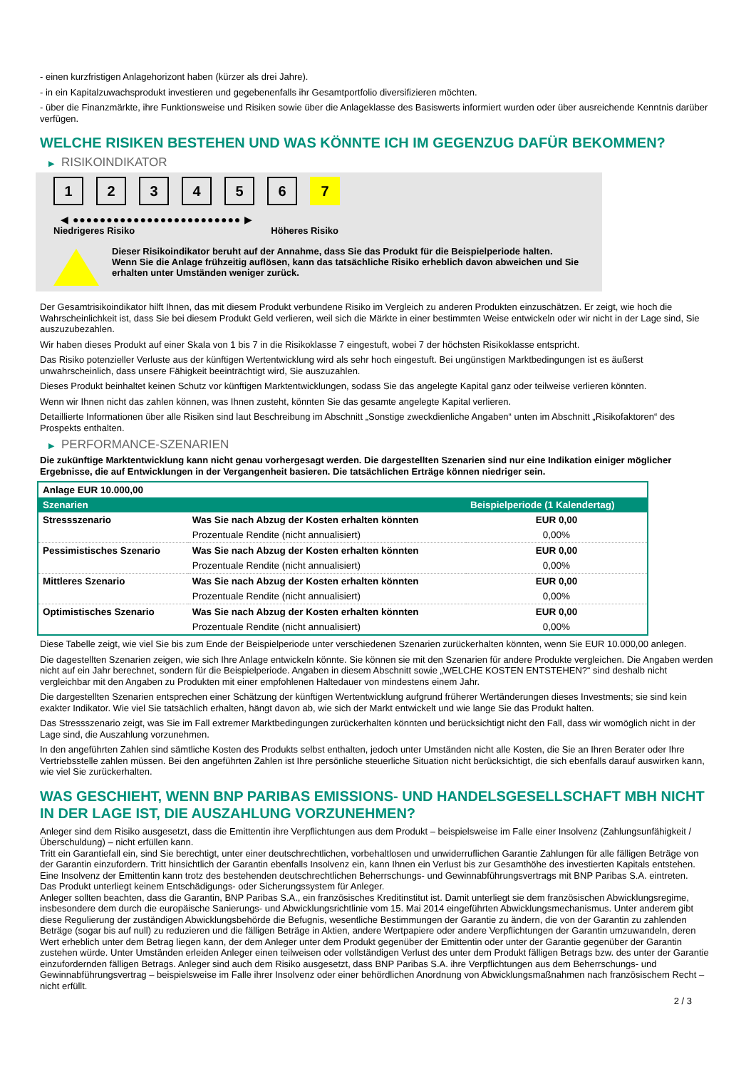- einen kurzfristigen Anlagehorizont haben (kürzer als drei Jahre).
- in ein Kapitalzuwachsprodukt investieren und gegebenenfalls ihr Gesamtportfolio diversifizieren möchten.
- über die Finanzmärkte, ihre Funktionsweise und Risiken sowie über die Anlageklasse des Basiswerts informiert wurden oder über ausreichende Kenntnis darüber verfügen.
WELCHE RISIKEN BESTEHEN UND WAS KÖNNTE ICH IM GEGENZUG DAFÜR BEKOMMEN?
▶ RISIKOINDIKATOR
1 2 3 4 5 6 7
◀ ●●●●●●●●●●●●●●●●●●●●●●●●● ▶
Niedrigeres Risiko Höheres Risiko
Dieser Risikoindikator beruht auf der Annahme, dass Sie das Produkt für die Beispielperiode halten.
Wenn Sie die Anlage frühzeitig auflösen, kann das tatsächliche Risiko erheblich davon abweichen und Sie erhalten unter Umständen weniger zurück.
Der Gesamtrisikoindikator hilft Ihnen, das mit diesem Produkt verbundene Risiko im Vergleich zu anderen Produkten einzuschätzen. Er zeigt, wie hoch die Wahrscheinlichkeit ist, dass Sie bei diesem Produkt Geld verlieren, weil sich die Märkte in einer bestimmten Weise entwickeln oder wir nicht in der Lage sind, Sie auszuzubezahlen.
Wir haben dieses Produkt auf einer Skala von 1 bis 7 in die Risikoklasse 7 eingestuft, wobei 7 der höchsten Risikoklasse entspricht.
Das Risiko potenzieller Verluste aus der künftigen Wertentwicklung wird als sehr hoch eingestuft. Bei ungünstigen Marktbedingungen ist es äußerst unwahrscheinlich, dass unsere Fähigkeit beeinträchtigt wird, Sie auszuzahlen.
Dieses Produkt beinhaltet keinen Schutz vor künftigen Marktentwicklungen, sodass Sie das angelegte Kapital ganz oder teilweise verlieren könnten.
Wenn wir Ihnen nicht das zahlen können, was Ihnen zusteht, könnten Sie das gesamte angelegte Kapital verlieren.
Detaillierte Informationen über alle Risiken sind laut Beschreibung im Abschnitt „Sonstige zweckdienliche Angaben“ unten im Abschnitt „Risikofaktoren“ des Prospekts enthalten.
▶ PERFORMANCE-SZENARIEN
Die zukünftige Marktentwicklung kann nicht genau vorhergesagt werden. Die dargestellten Szenarien sind nur eine Indikation einiger möglicher Ergebnisse, die auf Entwicklungen in der Vergangenheit basieren. Die tatsächlichen Erträge können niedriger sein.
| Anlage EUR 10.000,00 | | |
| Szenarien | | Beispielperiode (1 Kalendertag) |
| Stressszenario | Was Sie nach Abzug der Kosten erhalten könnten | EUR 0,00 |
| | Prozentuale Rendite (nicht annualisiert) | 0,00% |
| Pessimistisches Szenario | Was Sie nach Abzug der Kosten erhalten könnten | EUR 0,00 |
| | Prozentuale Rendite (nicht annualisiert) | 0,00% |
| Mittleres Szenario | Was Sie nach Abzug der Kosten erhalten könnten | EUR 0,00 |
| | Prozentuale Rendite (nicht annualisiert) | 0,00% |
| Optimistisches Szenario | Was Sie nach Abzug der Kosten erhalten könnten | EUR 0,00 |
| | Prozentuale Rendite (nicht annualisiert) | 0,00% |
Diese Tabelle zeigt, wie viel Sie bis zum Ende der Beispielperiode unter verschiedenen Szenarien zurückerhalten könnten, wenn Sie EUR 10.000,00 anlegen.
Die dagestellten Szenarien zeigen, wie sich Ihre Anlage entwickeln könnte. Sie können sie mit den Szenarien für andere Produkte vergleichen. Die Angaben werden nicht auf ein Jahr berechnet, sondern für die Beispielperiode. Angaben in diesem Abschnitt sowie „WELCHE KOSTEN ENTSTEHEN?“ sind deshalb nicht vergleichbar mit den Angaben zu Produkten mit einer empfohlenen Haltedauer von mindestens einem Jahr.
Die dargestellten Szenarien entsprechen einer Schätzung der künftigen Wertentwicklung aufgrund früherer Wertänderungen dieses Investments; sie sind kein exakter Indikator. Wie viel Sie tatsächlich erhalten, hängt davon ab, wie sich der Markt entwickelt und wie lange Sie das Produkt halten.
Das Stressszenario zeigt, was Sie im Fall extremer Marktbedingungen zurückerhalten könnten und berücksichtigt nicht den Fall, dass wir womöglich nicht in der Lage sind, die Auszahlung vorzunehmen.
In den angeführten Zahlen sind sämtliche Kosten des Produkts selbst enthalten, jedoch unter Umständen nicht alle Kosten, die Sie an Ihren Berater oder Ihre Vertriebsstelle zahlen müssen. Bei den angeführten Zahlen ist Ihre persönliche steuerliche Situation nicht berücksichtigt, die sich ebenfalls darauf auswirken kann, wie viel Sie zurückerhalten.
WAS GESCHIEHT, WENN BNP PARIBAS EMISSIONS- UND HANDELSGESELLSCHAFT MBH NICHT IN DER LAGE IST, DIE AUSZAHLUNG VORZUNEHMEN?
Anleger sind dem Risiko ausgesetzt, dass die Emittentin ihre Verpflichtungen aus dem Produkt – beispielsweise im Falle einer Insolvenz (Zahlungsunfähigkeit / Überschuldung) – nicht erfüllen kann.
Tritt ein Garantiefall ein, sind Sie berechtigt, unter einer deutschrechtlichen, vorbehaltlosen und unwiderruflichen Garantie Zahlungen für alle fälligen Beträge von der Garantin einzufordern. Tritt hinsichtlich der Garantin ebenfalls Insolvenz ein, kann Ihnen ein Verlust bis zur Gesamthöhe des investierten Kapitals entstehen. Eine Insolvenz der Emittentin kann trotz des bestehenden deutschrechtlichen Beherrschungs- und Gewinnabführungsvertrags mit BNP Paribas S.A. eintreten.
Das Produkt unterliegt keinem Entschädigungs- oder Sicherungssystem für Anleger.
Anleger sollten beachten, dass die Garantin, BNP Paribas S.A., ein französisches Kreditinstitut ist. Damit unterliegt sie dem französischen Abwicklungsregime, insbesondere dem durch die europäische Sanierungs- und Abwicklungsrichtlinie vom 15. Mai 2014 eingeführten Abwicklungsmechanismus. Unter anderem gibt diese Regulierung der zuständigen Abwicklungsbehörde die Befugnis, wesentliche Bestimmungen der Garantie zu ändern, die von der Garantin zu zahlenden Beträge (sogar bis auf null) zu reduzieren und die fälligen Beträge in Aktien, andere Wertpapiere oder andere Verpflichtungen der Garantin umzuwandeln, deren Wert erheblich unter dem Betrag liegen kann, der dem Anleger unter dem Produkt gegenüber der Emittentin oder unter der Garantie gegenüber der Garantin zustehen würde. Unter Umständen erleiden Anleger einen teilweisen oder vollständigen Verlust des unter dem Produkt fälligen Betrags bzw. des unter der Garantie einzufordernden fälligen Betrags. Anleger sind auch dem Risiko ausgesetzt, dass BNP Paribas S.A. ihre Verpflichtungen aus dem Beherrschungs- und Gewinnabführungsvertrag – beispielsweise im Falle ihrer Insolvenz oder einer behördlichen Anordnung von Abwicklungsmaßnahmen nach französischem Recht – nicht erfüllt.
2 / 3